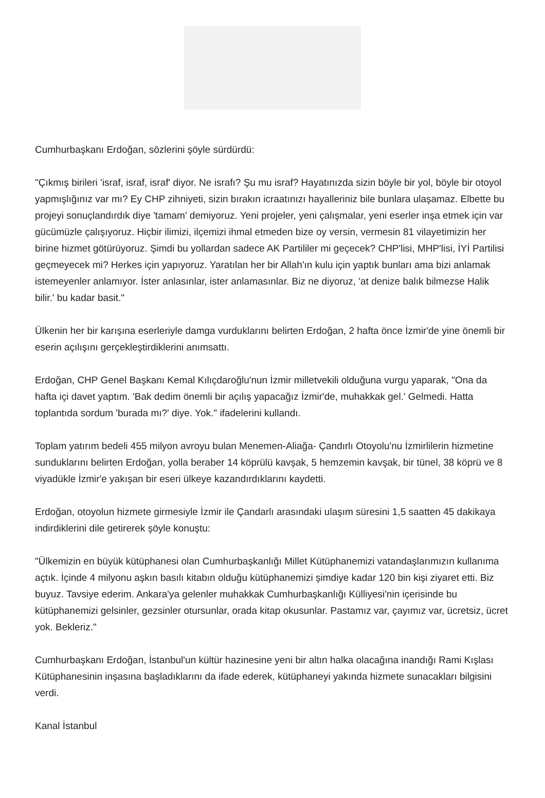Cumhurbaşkanı Erdoğan, sözlerini şöyle sürdürdü:
"Çıkmış birileri 'israf, israf, israf' diyor. Ne israfı? Şu mu israf? Hayatınızda sizin böyle bir yol, böyle bir otoyol yapmışlığınız var mı? Ey CHP zihniyeti, sizin bırakın icraatınızı hayalleriniz bile bunlara ulaşamaz. Elbette bu projeyi sonuçlandırdık diye 'tamam' demiyoruz. Yeni projeler, yeni çalışmalar, yeni eserler inşa etmek için var gücümüzle çalışıyoruz. Hiçbir ilimizi, ilçemizi ihmal etmeden bize oy versin, vermesin 81 vilayetimizin her birine hizmet götürüyoruz. Şimdi bu yollardan sadece AK Partililer mi geçecek? CHP'lisi, MHP'lisi, İYİ Partilisi geçmeyecek mi? Herkes için yapıyoruz. Yaratılan her bir Allah'ın kulu için yaptık bunları ama bizi anlamak istemeyenler anlamıyor. İster anlasınlar, ister anlamasınlar. Biz ne diyoruz, 'at denize balık bilmezse Halik bilir.' bu kadar basit."
Ülkenin her bir karışına eserleriyle damga vurduklarını belirten Erdoğan, 2 hafta önce İzmir'de yine önemli bir eserin açılışını gerçekleştirdiklerini anımsattı.
Erdoğan, CHP Genel Başkanı Kemal Kılıçdaroğlu'nun İzmir milletvekili olduğuna vurgu yaparak, "Ona da hafta içi davet yaptım. 'Bak dedim önemli bir açılış yapacağız İzmir'de, muhakkak gel.' Gelmedi. Hatta toplantıda sordum 'burada mı?' diye. Yok." ifadelerini kullandı.
Toplam yatırım bedeli 455 milyon avroyu bulan Menemen-Aliağa- Çandırlı Otoyolu'nu İzmirlilerin hizmetine sunduklarını belirten Erdoğan, yolla beraber 14 köprülü kavşak, 5 hemzemin kavşak, bir tünel, 38 köprü ve 8 viyadükle İzmir'e yakışan bir eseri ülkeye kazandırdıklarını kaydetti.
Erdoğan, otoyolun hizmete girmesiyle İzmir ile Çandarlı arasındaki ulaşım süresini 1,5 saatten 45 dakikaya indirdiklerini dile getirerek şöyle konuştu:
"Ülkemizin en büyük kütüphanesi olan Cumhurbaşkanlığı Millet Kütüphanemizi vatandaşlarımızın kullanıma açtık. İçinde 4 milyonu aşkın basılı kitabın olduğu kütüphanemizi şimdiye kadar 120 bin kişi ziyaret etti. Biz buyuz. Tavsiye ederim. Ankara'ya gelenler muhakkak Cumhurbaşkanlığı Külliyesi'nin içerisinde bu kütüphanemizi gelsinler, gezsinler otursunlar, orada kitap okusunlar. Pastamız var, çayımız var, ücretsiz, ücret yok. Bekleriz."
Cumhurbaşkanı Erdoğan, İstanbul'un kültür hazinesine yeni bir altın halka olacağına inandığı Rami Kışlası Kütüphanesinin inşasına başladıklarını da ifade ederek, kütüphaneyi yakında hizmete sunacakları bilgisini verdi.
Kanal İstanbul